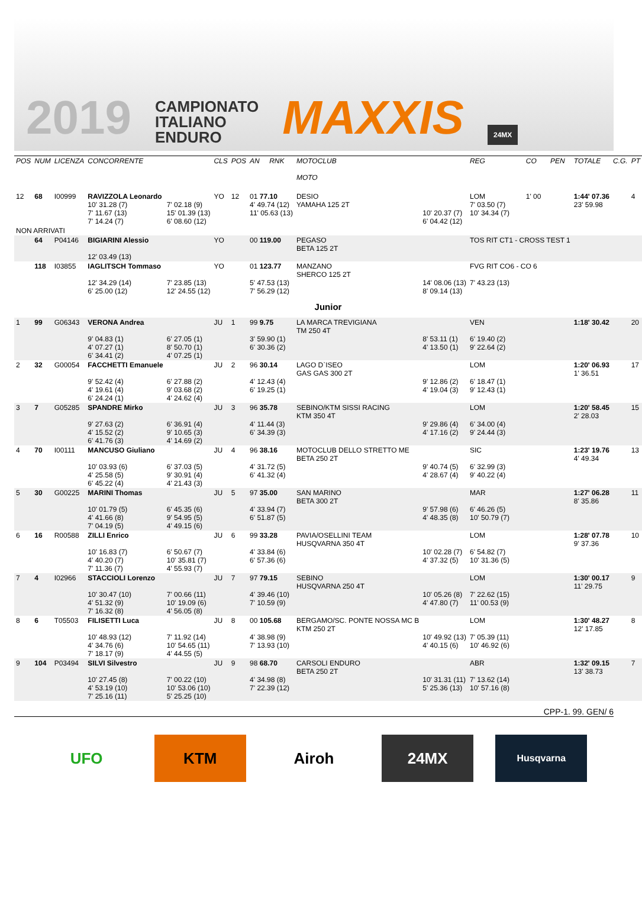2019
CAMPIONATO
ITALIANO
ENDURO
MAXXIS
24MX
| POS | NUM | LICENZA | CONCORRENTE | | CLS | POS | AN | RNK | MOTOCLUB MOTO | | REG | CO | PEN | TOTALE | C.G. | PT |
| --- | --- | --- | --- | --- | --- | --- | --- | --- | --- | --- | --- | --- | --- | --- | --- | --- |
| 12 | 68 | I00999 | RAVIZZOLA Leonardo 10' 31.28 (7) 7' 11.67 (13) 7' 14.24 (7) | 7' 02.18 (9) 15' 01.39 (13) 6' 08.60 (12) | YO | 12 | 01 77.10 4' 49.74 (12) 11' 05.63 (13) | | DESIO YAMAHA 125 2T | 10' 20.37 (7) 6' 04.42 (12) | LOM 7' 03.50 (7) 10' 34.34 (7) | 1' 00 | | 1:44' 07.36 23' 59.98 | | 4 |
| NON ARRIVATI | | | | | | | | | | | | | | | | |
| | 64 | P04146 | BIGIARINI Alessio 12' 03.49 (13) | | YO | | 00 119.00 | | PEGASO BETA 125 2T | | TOS RIT CT1 - CROSS TEST 1 | | | | | |
| | 118 | I03855 | IAGLITSCH Tommaso 12' 34.29 (14) 6' 25.00 (12) | 7' 23.85 (13) 12' 24.55 (12) | YO | | 01 123.77 5' 47.53 (13) 7' 56.29 (12) | | MANZANO SHERCO 125 2T | 14' 08.06 (13) 8' 09.14 (13) | FVG RIT CO6 - CO 6 7' 43.23 (13) | | | | | |
| Junior | | | | | | | | | | | | | | | | |
| 1 | 99 | G06343 | VERONA Andrea 9' 04.83 (1) 4' 07.27 (1) 6' 34.41 (2) | 6' 27.05 (1) 8' 50.70 (1) 4' 07.25 (1) | JU | 1 | 99 9.75 3' 59.90 (1) 6' 30.36 (2) | | LA MARCA TREVIGIANA TM 250 4T | 8' 53.11 (1) 4' 13.50 (1) | VEN 6' 19.40 (2) 9' 22.64 (2) | | | 1:18' 30.42 | | 20 |
| 2 | 32 | G00054 | FACCHETTI Emanuele 9' 52.42 (4) 4' 19.61 (4) 6' 24.24 (1) | 6' 27.88 (2) 9' 03.68 (2) 4' 24.62 (4) | JU | 2 | 96 30.14 4' 12.43 (4) 6' 19.25 (1) | | LAGO D`ISEO GAS GAS 300 2T | 9' 12.86 (2) 4' 19.04 (3) | LOM 6' 18.47 (1) 9' 12.43 (1) | | | 1:20' 06.93 1' 36.51 | | 17 |
| 3 | 7 | G05285 | SPANDRE Mirko 9' 27.63 (2) 4' 15.52 (2) 6' 41.76 (3) | 6' 36.91 (4) 9' 10.65 (3) 4' 14.69 (2) | JU | 3 | 96 35.78 4' 11.44 (3) 6' 34.39 (3) | | SEBINO/KTM SISSI RACING KTM 350 4T | 9' 29.86 (4) 4' 17.16 (2) | LOM 6' 34.00 (4) 9' 24.44 (3) | | | 1:20' 58.45 2' 28.03 | | 15 |
| 4 | 70 | I00111 | MANCUSO Giuliano 10' 03.93 (6) 4' 25.58 (5) 6' 45.22 (4) | 6' 37.03 (5) 9' 30.91 (4) 4' 21.43 (3) | JU | 4 | 96 38.16 4' 31.72 (5) 6' 41.32 (4) | | MOTOCLUB DELLO STRETTO ME BETA 250 2T | 9' 40.74 (5) 4' 28.67 (4) | SIC 6' 32.99 (3) 9' 40.22 (4) | | | 1:23' 19.76 4' 49.34 | | 13 |
| 5 | 30 | G00225 | MARINI Thomas 10' 01.79 (5) 4' 41.66 (8) 7' 04.19 (5) | 6' 45.35 (6) 9' 54.95 (5) 4' 49.15 (6) | JU | 5 | 97 35.00 4' 33.94 (7) 6' 51.87 (5) | | SAN MARINO BETA 300 2T | 9' 57.98 (6) 4' 48.35 (8) | MAR 6' 46.26 (5) 10' 50.79 (7) | | | 1:27' 06.28 8' 35.86 | | 11 |
| 6 | 16 | R00588 | ZILLI Enrico 10' 16.83 (7) 4' 40.20 (7) 7' 11.36 (7) | 6' 50.67 (7) 10' 35.81 (7) 4' 55.93 (7) | JU | 6 | 99 33.28 4' 33.84 (6) 6' 57.36 (6) | | PAVIA/OSELLINI TEAM HUSQVARNA 350 4T | 10' 02.28 (7) 4' 37.32 (5) | LOM 6' 54.82 (7) 10' 31.36 (5) | | | 1:28' 07.78 9' 37.36 | | 10 |
| 7 | 4 | I02966 | STACCIOLI Lorenzo 10' 30.47 (10) 4' 51.32 (9) 7' 16.32 (8) | 7' 00.66 (11) 10' 19.09 (6) 4' 56.05 (8) | JU | 7 | 97 79.15 4' 39.46 (10) 7' 10.59 (9) | | SEBINO HUSQVARNA 250 4T | 10' 05.26 (8) 4' 47.80 (7) | LOM 7' 22.62 (15) 11' 00.53 (9) | | | 1:30' 00.17 11' 29.75 | | 9 |
| 8 | 6 | T05503 | FILISETTI Luca 10' 48.93 (12) 4' 34.76 (6) 7' 18.17 (9) | 7' 11.92 (14) 10' 54.65 (11) 4' 44.55 (5) | JU | 8 | 00 105.68 4' 38.98 (9) 7' 13.93 (10) | | BERGAMO/SC. PONTE NOSSA MC B KTM 250 2T | 10' 49.92 (13) 4' 40.15 (6) | LOM 7' 05.39 (11) 10' 46.92 (6) | | | 1:30' 48.27 12' 17.85 | | 8 |
| 9 | 104 | P03494 | SILVI Silvestro 10' 27.45 (8) 4' 53.19 (10) 7' 25.16 (11) | 7' 00.22 (10) 10' 53.06 (10) 5' 25.25 (10) | JU | 9 | 98 68.70 4' 34.98 (8) 7' 22.39 (12) | | CARSOLI ENDURO BETA 250 2T | 10' 31.31 (11) 5' 25.36 (13) | ABR 7' 13.62 (14) 10' 57.16 (8) | | | 1:32' 09.15 13' 38.73 | | 7 |
CPP-1. 99. GEN/ 6
UFO KTM Airoh 24MX
Husqvarna